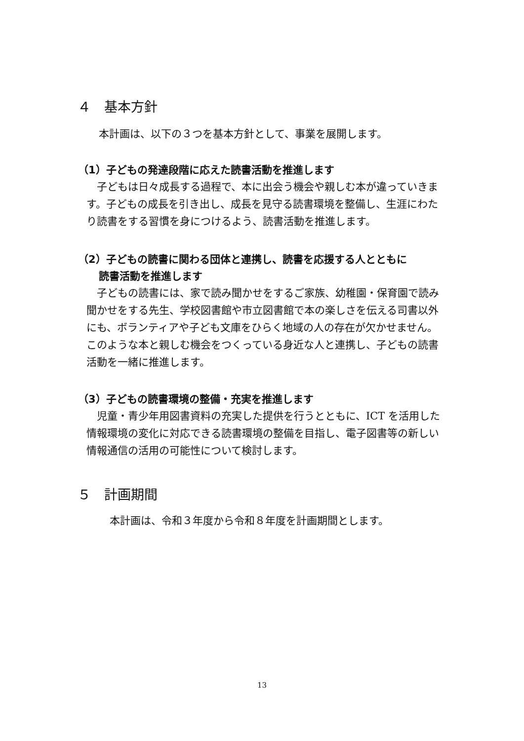４　基本方針
本計画は、以下の３つを基本方針として、事業を展開します。
（1）子どもの発達段階に応えた読書活動を推進します
　子どもは日々成長する過程で、本に出会う機会や親しむ本が違っていきます。子どもの成長を引き出し、成長を見守る読書環境を整備し、生涯にわたり読書をする習慣を身につけるよう、読書活動を推進します。
（2）子どもの読書に関わる団体と連携し、読書を応援する人とともに
読書活動を推進します
　子どもの読書には、家で読み聞かせをするご家族、幼稚園・保育園で読み聞かせをする先生、学校図書館や市立図書館で本の楽しさを伝える司書以外にも、ボランティアや子ども文庫をひらく地域の人の存在が欠かせません。このような本と親しむ機会をつくっている身近な人と連携し、子どもの読書活動を一緒に推進します。
（3）子どもの読書環境の整備・充実を推進します
　児童・青少年用図書資料の充実した提供を行うとともに、ICT を活用した情報環境の変化に対応できる読書環境の整備を目指し、電子図書等の新しい情報通信の活用の可能性について検討します。
５　計画期間
本計画は、令和３年度から令和８年度を計画期間とします。
13